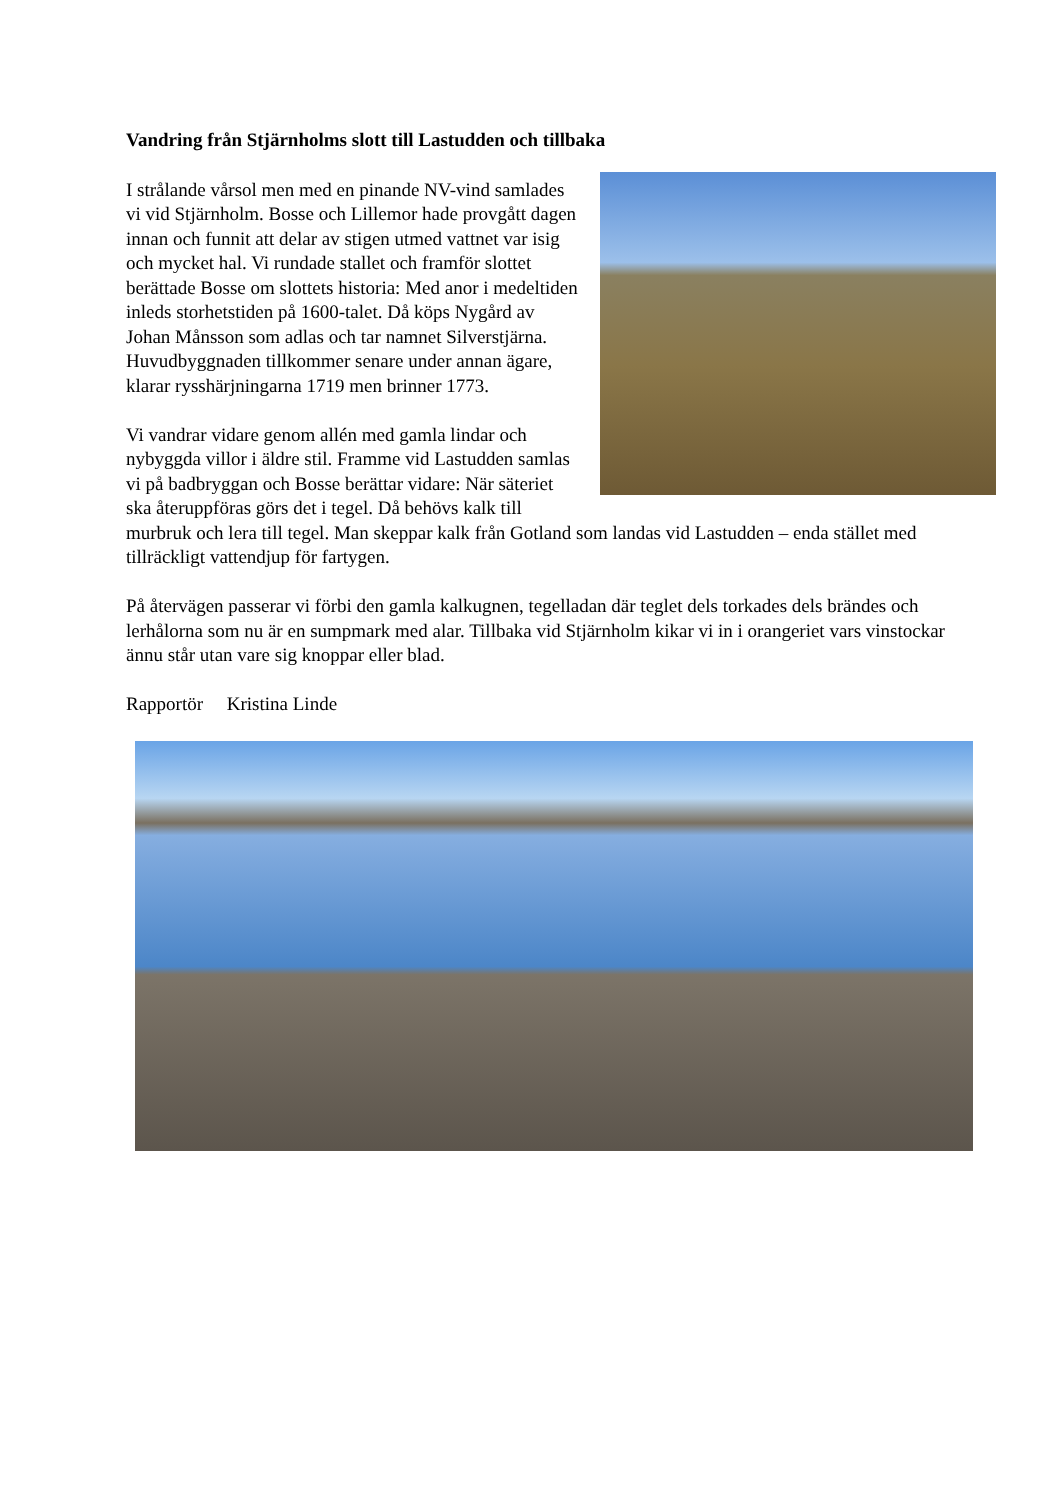Vandring från Stjärnholms slott till Lastudden och tillbaka
I strålande vårsol men med en pinande NV-vind samlades vi vid Stjärnholm. Bosse och Lillemor hade provgått dagen innan och funnit att delar av stigen utmed vattnet var isig och mycket hal. Vi rundade stallet och framför slottet berättade Bosse om slottets historia: Med anor i medeltiden inleds storhetstiden på 1600-talet. Då köps Nygård av Johan Månsson som adlas och tar namnet Silverstjärna. Huvudbyggnaden tillkommer senare under annan ägare, klarar rysshärjningarna 1719 men brinner 1773.
Vi vandrar vidare genom allén med gamla lindar och nybyggda villor i äldre stil. Framme vid Lastudden samlas vi på badbryggan och Bosse berättar vidare: När säteriet ska återuppföras görs det i tegel. Då behövs kalk till murbruk och lera till tegel. Man skeppar kalk från Gotland som landas vid Lastudden – enda stället med tillräckligt vattendjup för fartygen.
På återvägen passerar vi förbi den gamla kalkugnen, tegelladan där teglet dels torkades dels brändes och lerhålorna som nu är en sumpmark med alar. Tillbaka vid Stjärnholm kikar vi in i orangeriet vars vinstockar ännu står utan vare sig knoppar eller blad.
Rapportör Kristina Linde